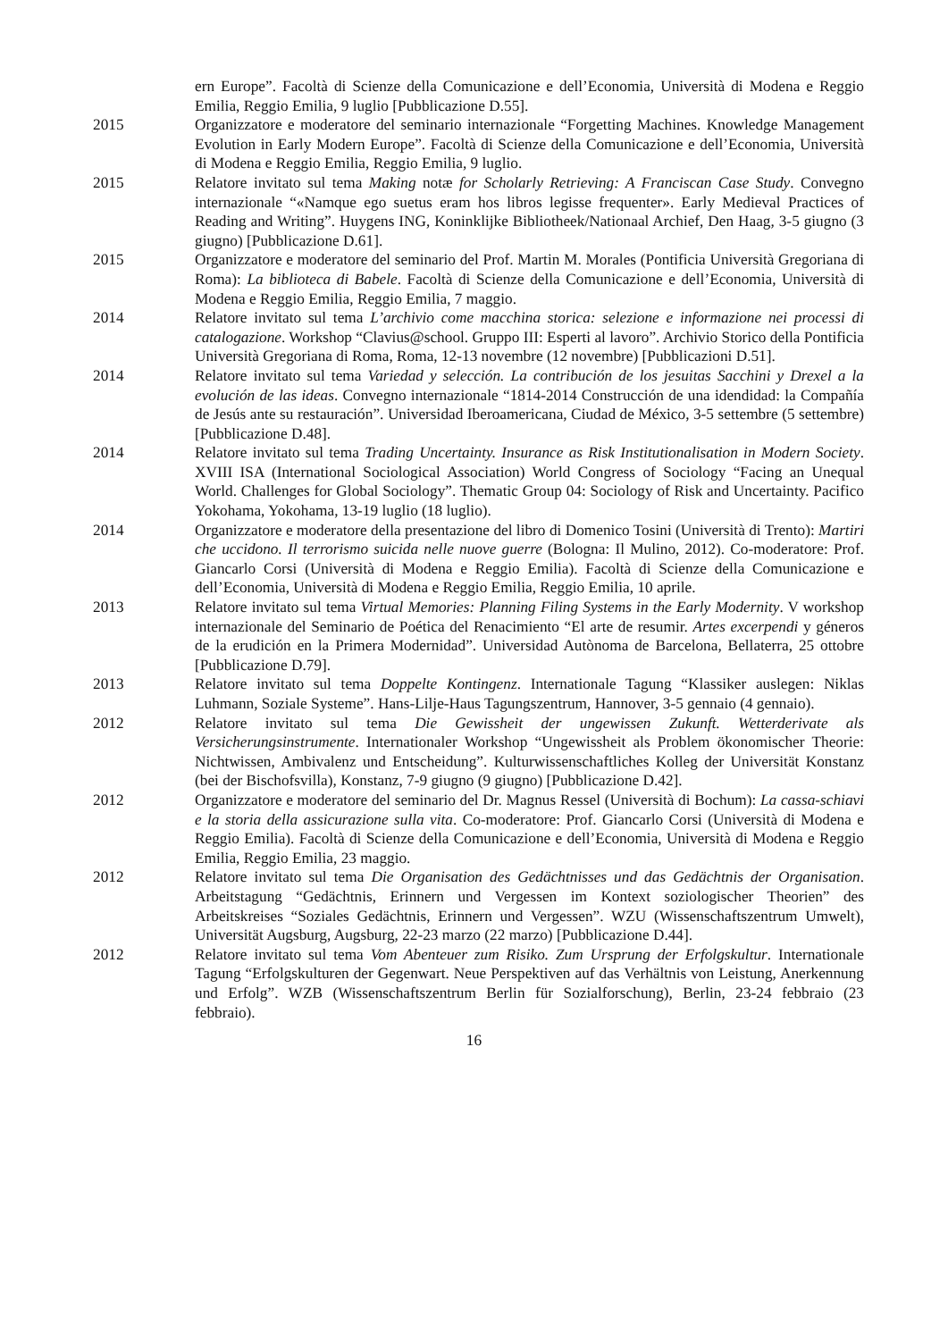ern Europe”. Facoltà di Scienze della Comunicazione e dell’Economia, Università di Modena e Reggio Emilia, Reggio Emilia, 9 luglio [Pubblicazione D.55].
2015 Organizzatore e moderatore del seminario internazionale “Forgetting Machines. Knowledge Management Evolution in Early Modern Europe”. Facoltà di Scienze della Comunicazione e dell’Economia, Università di Modena e Reggio Emilia, Reggio Emilia, 9 luglio.
2015 Relatore invitato sul tema Making notæ for Scholarly Retrieving: A Franciscan Case Study. Convegno internazionale “«Namque ego suetus eram hos libros legisse frequenter». Early Medieval Practices of Reading and Writing”. Huygens ING, Koninklijke Bibliotheek/Nationaal Archief, Den Haag, 3-5 giugno (3 giugno) [Pubblicazione D.61].
2015 Organizzatore e moderatore del seminario del Prof. Martin M. Morales (Pontificia Università Gregoriana di Roma): La biblioteca di Babele. Facoltà di Scienze della Comunicazione e dell’Economia, Università di Modena e Reggio Emilia, Reggio Emilia, 7 maggio.
2014 Relatore invitato sul tema L’archivio come macchina storica: selezione e informazione nei processi di catalogazione. Workshop “Clavius@school. Gruppo III: Esperti al lavoro”. Archivio Storico della Pontificia Università Gregoriana di Roma, Roma, 12-13 novembre (12 novembre) [Pubblicazioni D.51].
2014 Relatore invitato sul tema Variedad y selección. La contribución de los jesuitas Sacchini y Drexel a la evolución de las ideas. Convegno internazionale “1814-2014 Construcción de una idendidad: la Compañía de Jesús ante su restauración”. Universidad Iberoamericana, Ciudad de México, 3-5 settembre (5 settembre) [Pubblicazione D.48].
2014 Relatore invitato sul tema Trading Uncertainty. Insurance as Risk Institutionalisation in Modern Society. XVIII ISA (International Sociological Association) World Congress of Sociology “Facing an Unequal World. Challenges for Global Sociology”. Thematic Group 04: Sociology of Risk and Uncertainty. Pacifico Yokohama, Yokohama, 13-19 luglio (18 luglio).
2014 Organizzatore e moderatore della presentazione del libro di Domenico Tosini (Università di Trento): Martiri che uccidono. Il terrorismo suicida nelle nuove guerre (Bologna: Il Mulino, 2012). Co-moderatore: Prof. Giancarlo Corsi (Università di Modena e Reggio Emilia). Facoltà di Scienze della Comunicazione e dell’Economia, Università di Modena e Reggio Emilia, Reggio Emilia, 10 aprile.
2013 Relatore invitato sul tema Virtual Memories: Planning Filing Systems in the Early Modernity. V workshop internazionale del Seminario de Poética del Renacimiento “El arte de resumir. Artes excerpendi y géneros de la erudición en la Primera Modernidad”. Universidad Autònoma de Barcelona, Bellaterra, 25 ottobre [Pubblicazione D.79].
2013 Relatore invitato sul tema Doppelte Kontingenz. Internationale Tagung “Klassiker auslegen: Niklas Luhmann, Soziale Systeme”. Hans-Lilje-Haus Tagungszentrum, Hannover, 3-5 gennaio (4 gennaio).
2012 Relatore invitato sul tema Die Gewissheit der ungewissen Zukunft. Wetterderivate als Versicherungsinstrumente. Internationaler Workshop “Ungewissheit als Problem ökonomischer Theorie: Nichtwissen, Ambivalenz und Entscheidung”. Kulturwissenschaftliches Kolleg der Universität Konstanz (bei der Bischofsvilla), Konstanz, 7-9 giugno (9 giugno) [Pubblicazione D.42].
2012 Organizzatore e moderatore del seminario del Dr. Magnus Ressel (Università di Bochum): La cassa-schiavi e la storia della assicurazione sulla vita. Co-moderatore: Prof. Giancarlo Corsi (Università di Modena e Reggio Emilia). Facoltà di Scienze della Comunicazione e dell’Economia, Università di Modena e Reggio Emilia, Reggio Emilia, 23 maggio.
2012 Relatore invitato sul tema Die Organisation des Gedächtnisses und das Gedächtnis der Organisation. Arbeitstagung “Gedächtnis, Erinnern und Vergessen im Kontext soziologischer Theorien” des Arbeitskreises “Soziales Gedächtnis, Erinnern und Vergessen”. WZU (Wissenschaftszentrum Umwelt), Universität Augsburg, Augsburg, 22-23 marzo (22 marzo) [Pubblicazione D.44].
2012 Relatore invitato sul tema Vom Abenteuer zum Risiko. Zum Ursprung der Erfolgskultur. Internationale Tagung “Erfolgskulturen der Gegenwart. Neue Perspektiven auf das Verhältnis von Leistung, Anerkennung und Erfolg”. WZB (Wissenschaftszentrum Berlin für Sozialforschung), Berlin, 23-24 febbraio (23 febbraio).
16